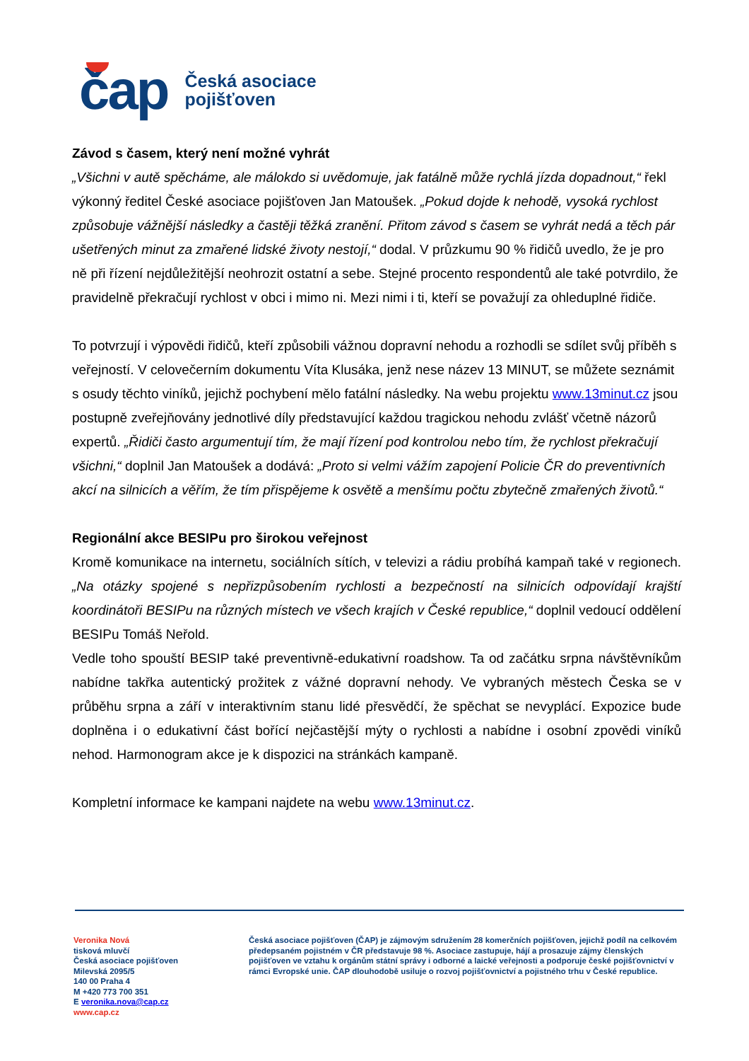čap
Česká asociace
pojišťoven
Závod s časem, který není možné vyhrát
„Všichni v autě spěcháme, ale málokdo si uvědomuje, jak fatálně může rychlá jízda dopadnout,“ řekl výkonný ředitel České asociace pojišťoven Jan Matoušek. „Pokud dojde k nehodě, vysoká rychlost způsobuje vážnější následky a častěji těžká zranění. Přitom závod s časem se vyhrát nedá a těch pár ušetřených minut za zmařené lidské životy nestojí,“ dodal. V průzkumu 90 % řidičů uvedlo, že je pro ně při řízení nejdůležitější neohrozit ostatní a sebe. Stejné procento respondentů ale také potvrdilo, že pravidelně překračují rychlost v obci i mimo ni. Mezi nimi i ti, kteří se považují za ohleduplné řidiče.
To potvrzují i výpovědi řidičů, kteří způsobili vážnou dopravní nehodu a rozhodli se sdílet svůj příběh s veřejností. V celovečerním dokumentu Víta Klusáka, jenž nese název 13 MINUT, se můžete seznámit s osudy těchto viníků, jejichž pochybení mělo fatální následky. Na webu projektu www.13minut.cz jsou postupně zveřejňovány jednotlivé díly představující každou tragickou nehodu zvlášť včetně názorů expertů. „Řidiči často argumentují tím, že mají řízení pod kontrolou nebo tím, že rychlost překračují všichni,“ doplnil Jan Matoušek a dodává: „Proto si velmi vážím zapojení Policie ČR do preventivních akcí na silnicích a věřím, že tím přispějeme k osvětě a menšímu počtu zbytečně zmařených životů.“
Regionální akce BESIPu pro širokou veřejnost
Kromě komunikace na internetu, sociálních sítích, v televizi a rádiu probíhá kampaň také v regionech. „Na otázky spojené s nepřizpůsobením rychlosti a bezpečností na silnicích odpovídají krajští koordinátoři BESIPu na různých místech ve všech krajích v České republice,“ doplnil vedoucí oddělení BESIPu Tomáš Neřold.
Vedle toho spouští BESIP také preventivně-edukativní roadshow. Ta od začátku srpna návštěvníkům nabídne takřka autentický prožitek z vážné dopravní nehody. Ve vybraných městech Česka se v průběhu srpna a září v interaktivním stanu lidé přesvědčí, že spěchat se nevyplácí. Expozice bude doplněna i o edukativní část bořící nejčastější mýty o rychlosti a nabídne i osobní zpovědi viníků nehod. Harmonogram akce je k dispozici na stránkách kampaně.
Kompletní informace ke kampani najdete na webu www.13minut.cz.
Veronika Nová
tisková mluvčí
Česká asociace pojišťoven
Milevská 2095/5
140 00 Praha 4
M +420 773 700 351
E veronika.nova@cap.cz
www.cap.cz
Česká asociace pojišťoven (ČAP) je zájmovým sdružením 28 komerčních pojišťoven, jejichž podíl na celkovém předepsaném pojistném v ČR představuje 98 %. Asociace zastupuje, hájí a prosazuje zájmy členských pojišťoven ve vztahu k orgánům státní správy i odborné a laické veřejnosti a podporuje české pojišťovnictví v rámci Evropské unie. ČAP dlouhodobě usiluje o rozvoj pojišťovnictví a pojistného trhu v České republice.